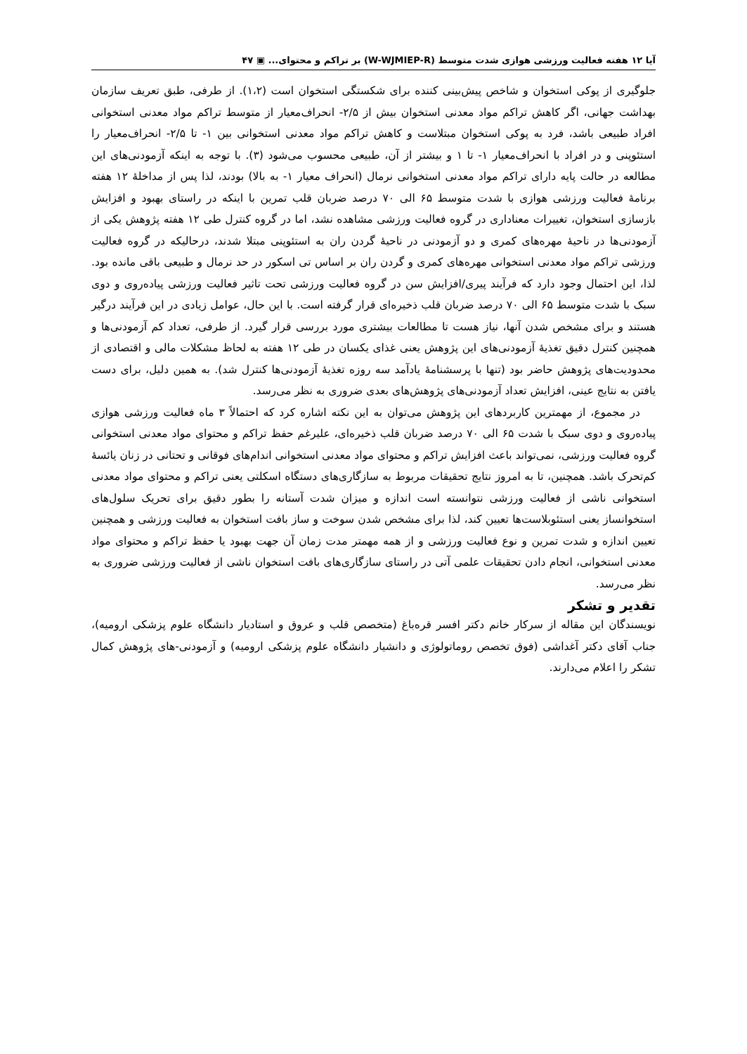آیا ۱۲ هفته فعالیت ورزشی هوازی شدت متوسط (W-WJMIEP-R) بر تراکم و محتوای... ▣ ۴۷
جلوگیری از پوکی استخوان و شاخص پیش‌بینی کننده برای شکستگی استخوان است (۱،۲). از طرفی، طبق تعریف سازمان بهداشت جهانی، اگر کاهش تراکم مواد معدنی استخوان بیش از ۲/۵- انحراف‌معیار از متوسط تراکم مواد معدنی استخوانی افراد طبیعی باشد، فرد به پوکی استخوان مبتلاست و کاهش تراکم مواد معدنی استخوانی بین ۱- تا ۲/۵- انحراف‌معیار را استئوپنی و در افراد با انحراف‌معیار ۱- تا ۱ و بیشتر از آن، طبیعی محسوب می‌شود (۳). با توجه به اینکه آزمودنی‌های این مطالعه در حالت پایه دارای تراکم مواد معدنی استخوانی نرمال (انحراف معیار ۱- به بالا) بودند، لذا پس از مداخلهٔ ۱۲ هفته برنامهٔ فعالیت ورزشی هوازی با شدت متوسط ۶۵ الی ۷۰ درصد ضربان قلب تمرین با اینکه در راستای بهبود و افزایش بازسازی استخوان، تغییرات معناداری در گروه فعالیت ورزشی مشاهده نشد، اما در گروه کنترل طی ۱۲ هفته پژوهش یکی از آزمودنی‌ها در ناحیهٔ مهره‌های کمری و دو آزمودنی در ناحیهٔ گردن ران به استئوپنی مبتلا شدند، درحالیکه در گروه فعالیت ورزشی تراکم مواد معدنی استخوانی مهره‌های کمری و گردن ران بر اساس تی اسکور در حد نرمال و طبیعی باقی مانده بود. لذا، این احتمال وجود دارد که فرآیند پیری/افزایش سن در گروه فعالیت ورزشی تحت تاثیر فعالیت ورزشی پیاده‌روی و دوی سبک با شدت متوسط ۶۵ الی ۷۰ درصد ضربان قلب ذخیره‌ای قرار گرفته است. با این حال، عوامل زیادی در این فرآیند درگیر هستند و برای مشخص شدن آنها، نیاز هست تا مطالعات بیشتری مورد بررسی قرار گیرد. از طرفی، تعداد کم آزمودنی‌ها و همچنین کنترل دقیق تغذیهٔ آزمودنی‌های این پژوهش یعنی غذای یکسان در طی ۱۲ هفته به لحاظ مشکلات مالی و اقتصادی از محدودیت‌های پژوهش حاضر بود (تنها با پرسشنامهٔ یادآمد سه روزه تغذیهٔ آزمودنی‌ها کنترل شد). به همین دلیل، برای دست یافتن به نتایج عینی، افزایش تعداد آزمودنی‌های پژوهش‌های بعدی ضروری به نظر می‌رسد.
در مجموع، از مهمترین کاربردهای این پژوهش می‌توان به این نکته اشاره کرد که احتمالاً ۳ ماه فعالیت ورزشی هوازی پیاده‌روی و دوی سبک با شدت ۶۵ الی ۷۰ درصد ضربان قلب ذخیره‌ای، علیرغم حفظ تراکم و محتوای مواد معدنی استخوانی گروه فعالیت ورزشی، نمی‌تواند باعث افزایش تراکم و محتوای مواد معدنی استخوانی اندام‌های فوقانی و تحتانی در زنان یائسهٔ کم‌تحرک باشد. همچنین، تا به امروز نتایج تحقیقات مربوط به سازگاری‌های دستگاه اسکلتی یعنی تراکم و محتوای مواد معدنی استخوانی ناشی از فعالیت ورزشی نتوانسته است اندازه و میزان شدت آستانه را بطور دقیق برای تحریک سلول‌های استخوانساز یعنی استئوبلاست‌ها تعیین کند، لذا برای مشخص شدن سوخت و ساز بافت استخوان به فعالیت ورزشی و همچنین تعیین اندازه و شدت تمرین و نوع فعالیت ورزشی و از همه مهمتر مدت زمان آن جهت بهبود یا حفظ تراکم و محتوای مواد معدنی استخوانی، انجام دادن تحقیقات علمی آتی در راستای سازگاری‌های بافت استخوان ناشی از فعالیت ورزشی ضروری به نظر می‌رسد.
تقدیر و تشکر
نویسندگان این مقاله از سرکار خانم دکتر افسر قره‌باغ (متخصص قلب و عروق و استادیار دانشگاه علوم پزشکی ارومیه)، جناب آقای دکتر آغداشی (فوق تخصص روماتولوژی و دانشیار دانشگاه علوم پزشکی ارومیه) و آزمودنی-های پژوهش کمال تشکر را اعلام می‌دارند.